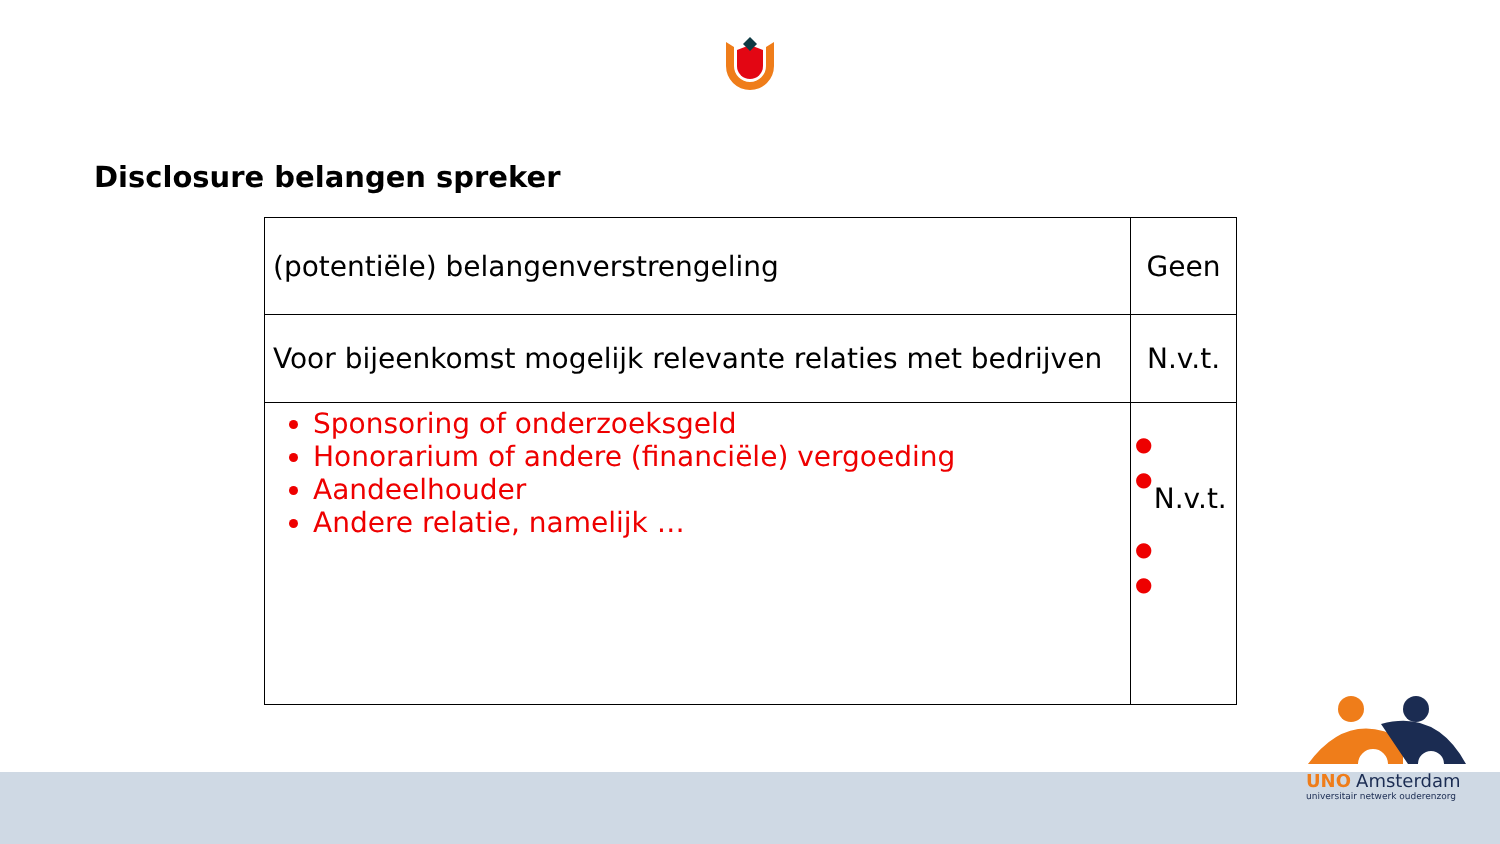Disclosure belangen spreker
| (potentiële) belangenverstrengeling | Geen |
| Voor bijeenkomst mogelijk relevante relaties met bedrijven | N.v.t. |
| Sponsoring of onderzoeksgeld Honorarium of andere (financiële) vergoeding Aandeelhouder Andere relatie, namelijk … | ● ● ● ● N.v.t. |
UNO Amsterdam
universitair netwerk ouderenzorg